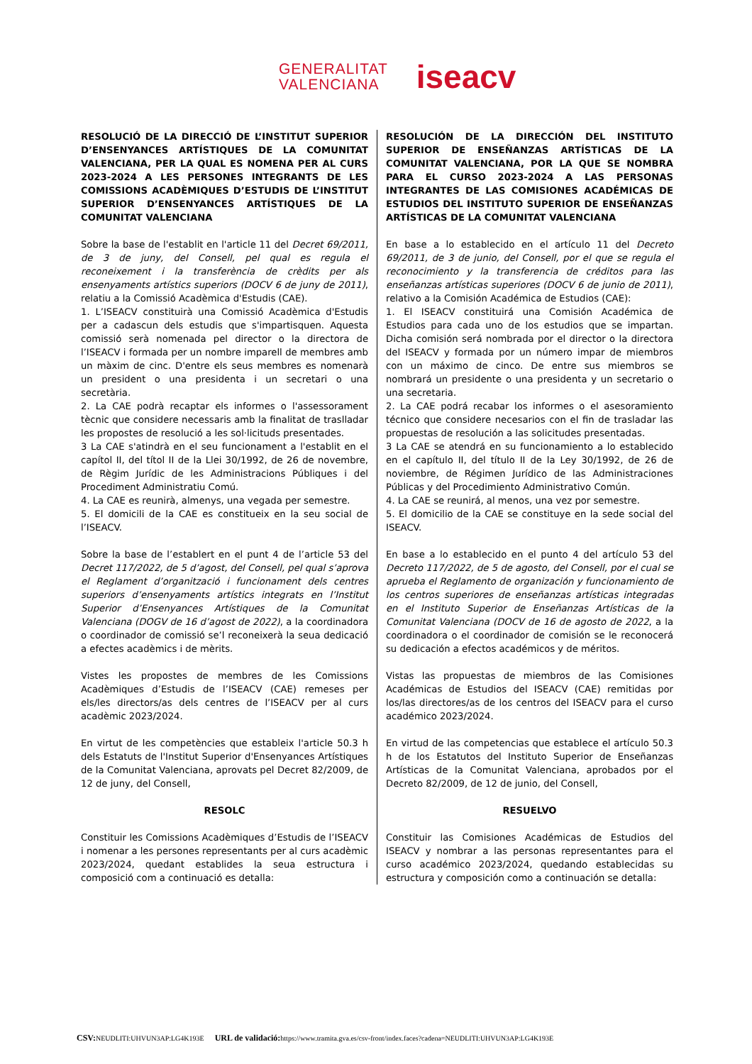GENERALITAT
VALENCIANA
iseacv
RESOLUCIÓ DE LA DIRECCIÓ DE L’INSTITUT SUPERIOR D’ENSENYANCES ARTÍSTIQUES DE LA COMUNITAT VALENCIANA, PER LA QUAL ES NOMENA PER AL CURS 2023-2024 A LES PERSONES INTEGRANTS DE LES COMISSIONS ACADÈMIQUES D’ESTUDIS DE L’INSTITUT SUPERIOR D’ENSENYANCES ARTÍSTIQUES DE LA COMUNITAT VALENCIANA
Sobre la base de l'establit en l'article 11 del Decret 69/2011, de 3 de juny, del Consell, pel qual es regula el reconeixement i la transferència de crèdits per als ensenyaments artístics superiors (DOCV 6 de juny de 2011), relatiu a la Comissió Acadèmica d'Estudis (CAE).
1. L’ISEACV constituirà una Comissió Acadèmica d'Estudis per a cadascun dels estudis que s'impartisquen. Aquesta comissió serà nomenada pel director o la directora de l’ISEACV i formada per un nombre imparell de membres amb un màxim de cinc. D'entre els seus membres es nomenarà un president o una presidenta i un secretari o una secretària.
2. La CAE podrà recaptar els informes o l'assessorament tècnic que considere necessaris amb la finalitat de traslladar les propostes de resolució a les sol·licituds presentades.
3 La CAE s'atindrà en el seu funcionament a l'establit en el capítol II, del títol II de la Llei 30/1992, de 26 de novembre, de Règim Jurídic de les Administracions Públiques i del Procediment Administratiu Comú.
4. La CAE es reunirà, almenys, una vegada per semestre.
5. El domicili de la CAE es constitueix en la seu social de l’ISEACV.
Sobre la base de l’establert en el punt 4 de l’article 53 del Decret 117/2022, de 5 d’agost, del Consell, pel qual s’aprova el Reglament d’organització i funcionament dels centres superiors d’ensenyaments artístics integrats en l’Institut Superior d’Ensenyances Artístiques de la Comunitat Valenciana (DOGV de 16 d’agost de 2022), a la coordinadora o coordinador de comissió se’l reconeixerà la seua dedicació a efectes acadèmics i de mèrits.
Vistes les propostes de membres de les Comissions Acadèmiques d’Estudis de l’ISEACV (CAE) remeses per els/les directors/as dels centres de l’ISEACV per al curs acadèmic 2023/2024.
En virtut de les competències que estableix l'article 50.3 h dels Estatuts de l'Institut Superior d'Ensenyances Artístiques de la Comunitat Valenciana, aprovats pel Decret 82/2009, de 12 de juny, del Consell,
RESOLC
Constituir les Comissions Acadèmiques d’Estudis de l’ISEACV i nomenar a les persones representants per al curs acadèmic 2023/2024, quedant establides la seua estructura i composició com a continuació es detalla:
RESOLUCIÓN DE LA DIRECCIÓN DEL INSTITUTO SUPERIOR DE ENSEÑANZAS ARTÍSTICAS DE LA COMUNITAT VALENCIANA, POR LA QUE SE NOMBRA PARA EL CURSO 2023-2024 A LAS PERSONAS INTEGRANTES DE LAS COMISIONES ACADÉMICAS DE ESTUDIOS DEL INSTITUTO SUPERIOR DE ENSEÑANZAS ARTÍSTICAS DE LA COMUNITAT VALENCIANA
En base a lo establecido en el artículo 11 del Decreto 69/2011, de 3 de junio, del Consell, por el que se regula el reconocimiento y la transferencia de créditos para las enseñanzas artísticas superiores (DOCV 6 de junio de 2011), relativo a la Comisión Académica de Estudios (CAE):
1. El ISEACV constituirá una Comisión Académica de Estudios para cada uno de los estudios que se impartan. Dicha comisión será nombrada por el director o la directora del ISEACV y formada por un número impar de miembros con un máximo de cinco. De entre sus miembros se nombrará un presidente o una presidenta y un secretario o una secretaria.
2. La CAE podrá recabar los informes o el asesoramiento técnico que considere necesarios con el fin de trasladar las propuestas de resolución a las solicitudes presentadas.
3 La CAE se atendrá en su funcionamiento a lo establecido en el capítulo II, del título II de la Ley 30/1992, de 26 de noviembre, de Régimen Jurídico de las Administraciones Públicas y del Procedimiento Administrativo Común.
4. La CAE se reunirá, al menos, una vez por semestre.
5. El domicilio de la CAE se constituye en la sede social del ISEACV.
En base a lo establecido en el punto 4 del artículo 53 del Decreto 117/2022, de 5 de agosto, del Consell, por el cual se aprueba el Reglamento de organización y funcionamiento de los centros superiores de enseñanzas artísticas integradas en el Instituto Superior de Enseñanzas Artísticas de la Comunitat Valenciana (DOCV de 16 de agosto de 2022, a la coordinadora o el coordinador de comisión se le reconocerá su dedicación a efectos académicos y de méritos.
Vistas las propuestas de miembros de las Comisiones Académicas de Estudios del ISEACV (CAE) remitidas por los/las directores/as de los centros del ISEACV para el curso académico 2023/2024.
En virtud de las competencias que establece el artículo 50.3 h de los Estatutos del Instituto Superior de Enseñanzas Artísticas de la Comunitat Valenciana, aprobados por el Decreto 82/2009, de 12 de junio, del Consell,
RESUELVO
Constituir las Comisiones Académicas de Estudios del ISEACV y nombrar a las personas representantes para el curso académico 2023/2024, quedando establecidas su estructura y composición como a continuación se detalla:
CSV: NEUDLITI:UHVUN3AP:LG4K193E URL de validació: https://www.tramita.gva.es/csv-front/index.faces?cadena=NEUDLITI:UHVUN3AP:LG4K193E